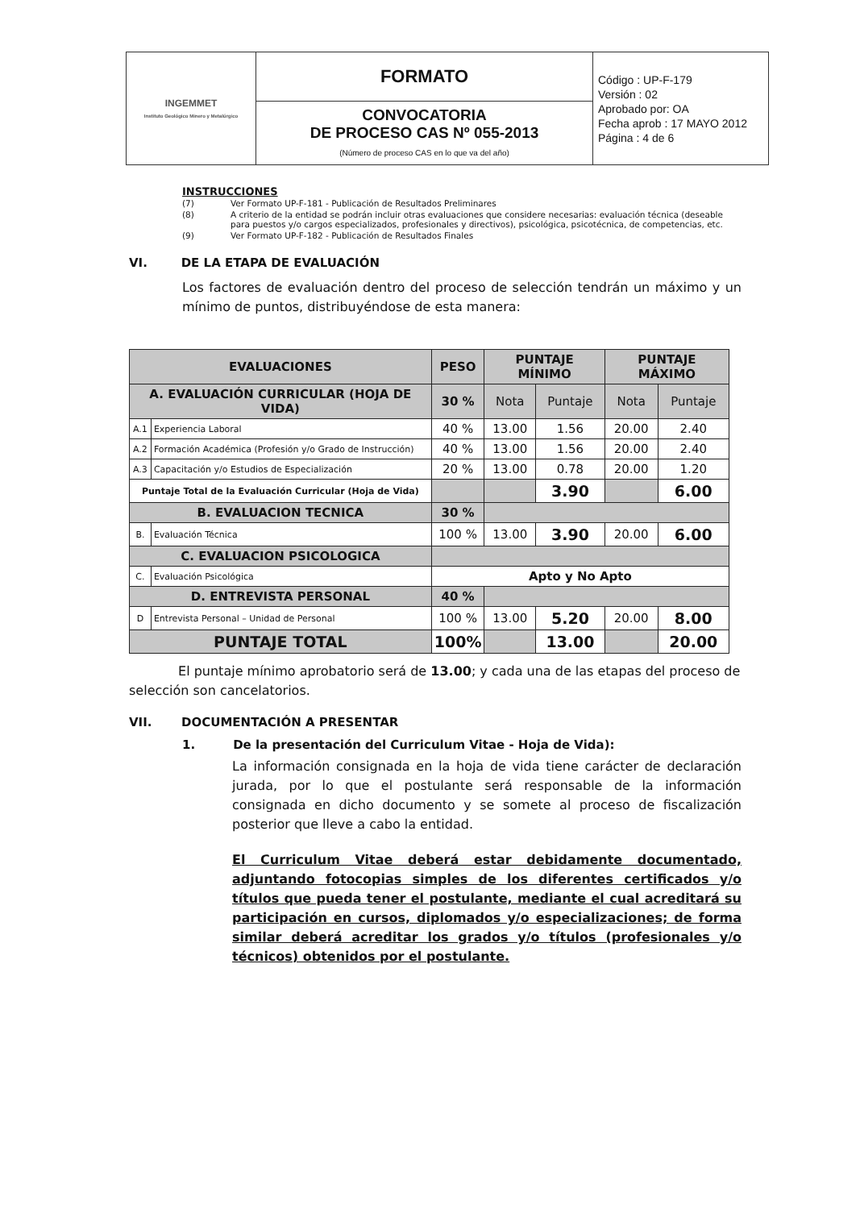| INGEMMET Instituto Geológico Minero y Metalúrgico | FORMATO | Código : UP-F-179 Versión : 02 Aprobado por: OA Fecha aprob : 17 MAYO 2012 Página : 4 de 6 |
| | CONVOCATORIA DE PROCESO CAS Nº 055-2013 (Número de proceso CAS en lo que va del año) | |
INSTRUCCIONES
| (7) | Ver Formato UP-F-181 - Publicación de Resultados Preliminares |
| (8) | A criterio de la entidad se podrán incluir otras evaluaciones que considere necesarias: evaluación técnica (deseable para puestos y/o cargos especializados, profesionales y directivos), psicológica, psicotécnica, de competencias, etc. |
| (9) | Ver Formato UP-F-182 - Publicación de Resultados Finales |
VI. DE LA ETAPA DE EVALUACIÓN
Los factores de evaluación dentro del proceso de selección tendrán un máximo y un mínimo de puntos, distribuyéndose de esta manera:
| EVALUACIONES | | PESO | PUNTAJE MÍNIMO | | PUNTAJE MÁXIMO | |
| --- | --- | --- | --- | --- | --- | --- |
| A. EVALUACIÓN CURRICULAR (HOJA DE VIDA) | | 30 % | Nota | Puntaje | Nota | Puntaje |
| A.1 | Experiencia Laboral | 40 % | 13.00 | 1.56 | 20.00 | 2.40 |
| A.2 | Formación Académica (Profesión y/o Grado de Instrucción) | 40 % | 13.00 | 1.56 | 20.00 | 2.40 |
| A.3 | Capacitación y/o Estudios de Especialización | 20 % | 13.00 | 0.78 | 20.00 | 1.20 |
| Puntaje Total de la Evaluación Curricular (Hoja de Vida) | | | | 3.90 | | 6.00 |
| B. EVALUACION TECNICA | | 30 % | | | | |
| B. | Evaluación Técnica | 100 % | 13.00 | 3.90 | 20.00 | 6.00 |
| C. EVALUACION PSICOLOGICA | | | | | | |
| C. | Evaluación Psicológica | Apto y No Apto | | | | |
| D. ENTREVISTA PERSONAL | | 40 % | | | | |
| D | Entrevista Personal – Unidad de Personal | 100 % | 13.00 | 5.20 | 20.00 | 8.00 |
| PUNTAJE TOTAL | | 100% | | 13.00 | | 20.00 |
El puntaje mínimo aprobatorio será de 13.00; y cada una de las etapas del proceso de selección son cancelatorios.
VII. DOCUMENTACIÓN A PRESENTAR
1. De la presentación del Curriculum Vitae - Hoja de Vida):
La información consignada en la hoja de vida tiene carácter de declaración jurada, por lo que el postulante será responsable de la información consignada en dicho documento y se somete al proceso de fiscalización posterior que lleve a cabo la entidad.
El Curriculum Vitae deberá estar debidamente documentado, adjuntando fotocopias simples de los diferentes certificados y/o títulos que pueda tener el postulante, mediante el cual acreditará su participación en cursos, diplomados y/o especializaciones; de forma similar deberá acreditar los grados y/o títulos (profesionales y/o técnicos) obtenidos por el postulante.